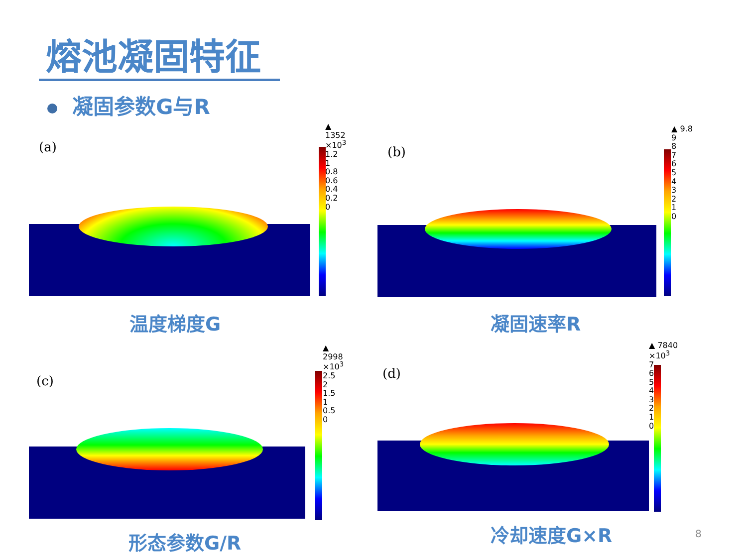熔池凝固特征
凝固参数G与R
(a)
▲ 1352
×10<sup>3</sup>
1.2
1
0.8
0.6
0.4
0.2
0
温度梯度G
(b)
▲ 9.8
9
8
7
6
5
4
3
2
1
0
凝固速率R
(c)
▲ 2998
×10<sup>3</sup>
2.5
2
1.5
1
0.5
0
形态参数G/R
(d)
▲ 7840
×10<sup>3</sup>
7
6
5
4
3
2
1
0
冷却速度G×R 8